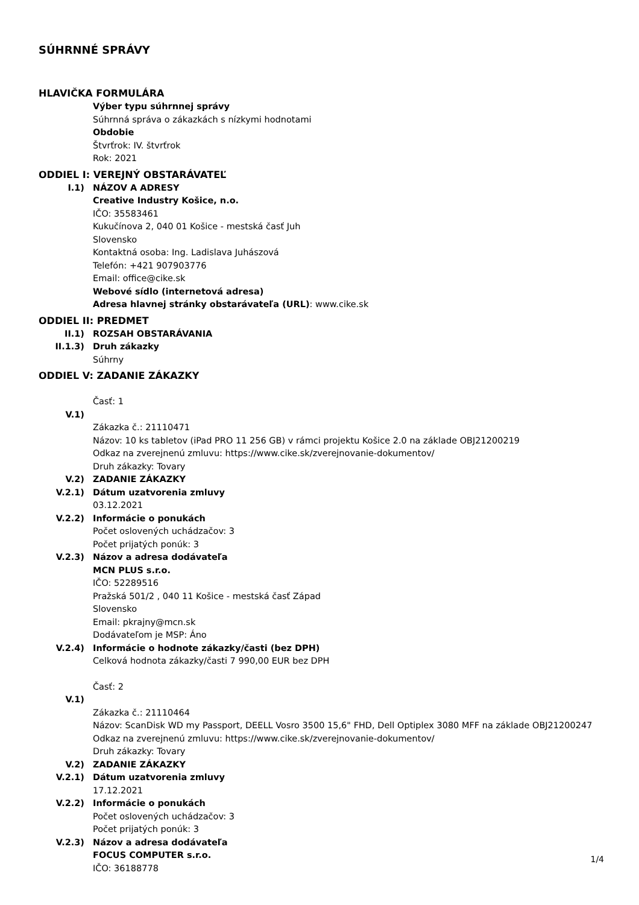SÚHRNNÉ SPRÁVY
HLAVIČKA FORMULÁRA
Výber typu súhrnnej správy
Súhrnná správa o zákazkách s nízkymi hodnotami
Obdobie
Štvrťrok: IV. štvrťrok
Rok: 2021
ODDIEL I: VEREJNÝ OBSTARÁVATEĽ
I.1) NÁZOV A ADRESY
Creative Industry Košice, n.o.
IČO: 35583461
Kukučínova 2, 040 01 Košice - mestská časť Juh
Slovensko
Kontaktná osoba: Ing. Ladislava Juhászová
Telefón: +421 907903776
Email: office@cike.sk
Webové sídlo (internetová adresa)
Adresa hlavnej stránky obstarávateľa (URL): www.cike.sk
ODDIEL II: PREDMET
II.1) ROZSAH OBSTARÁVANIA
II.1.3) Druh zákazky
Súhrny
ODDIEL V: ZADANIE ZÁKAZKY
Časť: 1
V.1)
Zákazka č.: 21110471
Názov: 10 ks tabletov (iPad PRO 11 256 GB) v rámci projektu Košice 2.0 na základe OBJ21200219
Odkaz na zverejnenú zmluvu: https://www.cike.sk/zverejnovanie-dokumentov/
Druh zákazky: Tovary
V.2) ZADANIE ZÁKAZKY
V.2.1) Dátum uzatvorenia zmluvy
03.12.2021
V.2.2) Informácie o ponukách
Počet oslovených uchádzačov: 3
Počet prijatých ponúk: 3
V.2.3) Názov a adresa dodávateľa
MCN PLUS s.r.o.
IČO: 52289516
Pražská 501/2 , 040 11 Košice - mestská časť Západ
Slovensko
Email: pkrajny@mcn.sk
Dodávateľom je MSP: Áno
V.2.4) Informácie o hodnote zákazky/časti (bez DPH)
Celková hodnota zákazky/časti 7 990,00 EUR bez DPH
Časť: 2
V.1)
Zákazka č.: 21110464
Názov: ScanDisk WD my Passport, DEELL Vosro 3500 15,6" FHD, Dell Optiplex 3080 MFF na základe OBJ21200247
Odkaz na zverejnenú zmluvu: https://www.cike.sk/zverejnovanie-dokumentov/
Druh zákazky: Tovary
V.2) ZADANIE ZÁKAZKY
V.2.1) Dátum uzatvorenia zmluvy
17.12.2021
V.2.2) Informácie o ponukách
Počet oslovených uchádzačov: 3
Počet prijatých ponúk: 3
V.2.3) Názov a adresa dodávateľa
FOCUS COMPUTER s.r.o.
IČO: 36188778
1/4